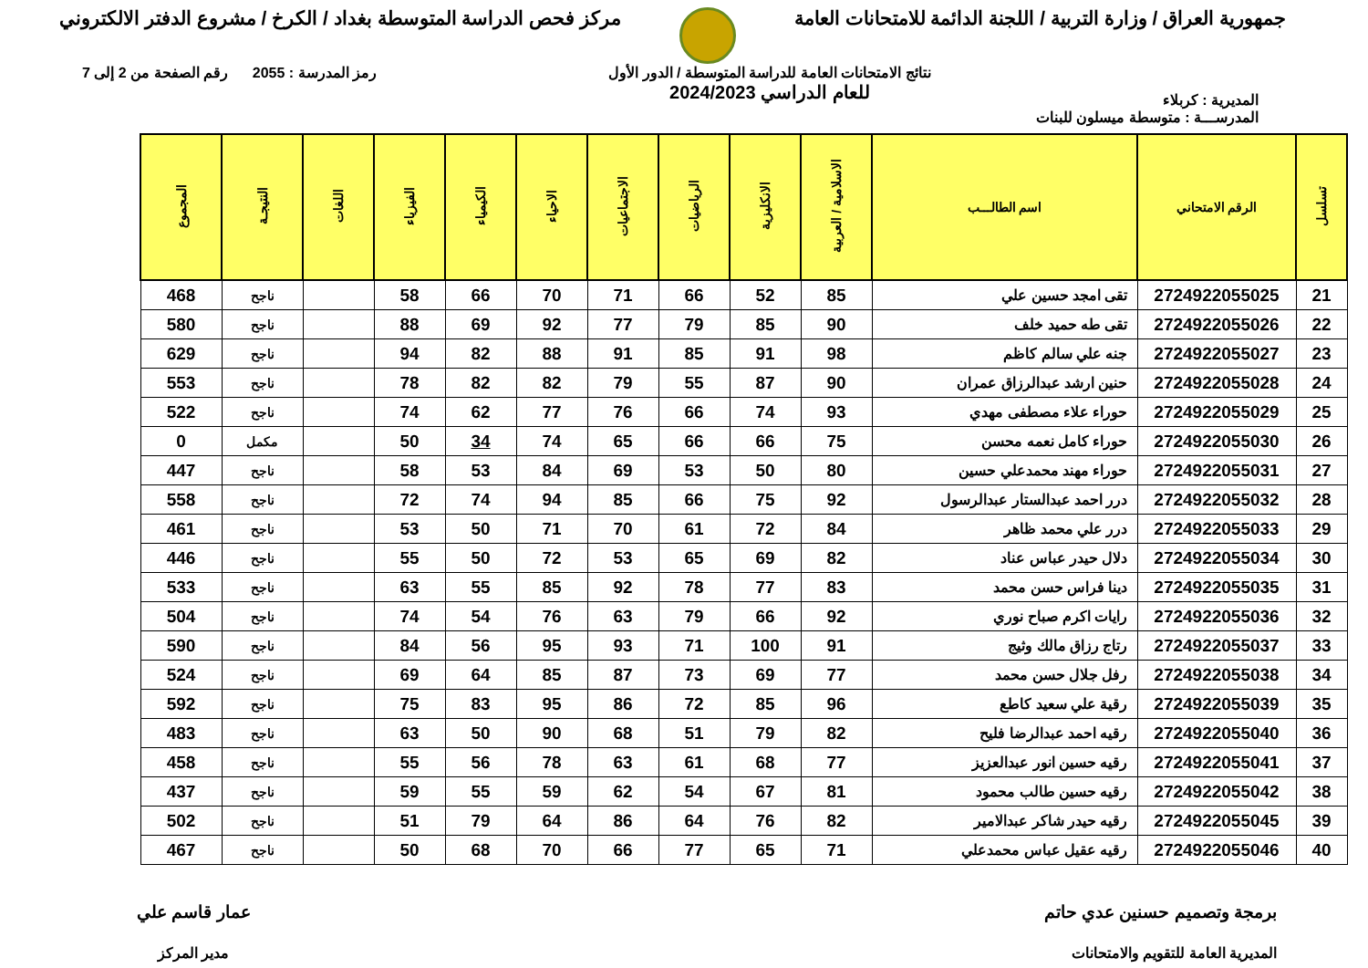جمهورية العراق / وزارة التربية / اللجنة الدائمة للامتحانات العامة
مركز فحص الدراسة المتوسطة بغداد / الكرخ / مشروع الدفتر الالكتروني
المديرية : كربلاء
نتائج الامتحانات العامة للدراسة المتوسطة / الدور الأول
للعام الدراسي 2024/2023
رمز المدرسة : 2055 رقم الصفحة من 2 إلى 7
المدرســـة : متوسطة ميسلون للبنات
| تسلسل | الرقم الامتحاني | اسم الطالـــب | الاسلامية / العربية | الانكليزية | الرياضيات | الاجتماعيات | الاحياء | الكيمياء | الفيزياء | اللغات | النتيجـة | المجموع |
| --- | --- | --- | --- | --- | --- | --- | --- | --- | --- | --- | --- | --- |
| 21 | 2724922055025 | تقى امجد حسين علي | 85 | 52 | 66 | 71 | 70 | 66 | 58 | | ناجح | 468 |
| 22 | 2724922055026 | تقى طه حميد خلف | 90 | 85 | 79 | 77 | 92 | 69 | 88 | | ناجح | 580 |
| 23 | 2724922055027 | جنه علي سالم كاظم | 98 | 91 | 85 | 91 | 88 | 82 | 94 | | ناجح | 629 |
| 24 | 2724922055028 | حنين ارشد عبدالرزاق عمران | 90 | 87 | 55 | 79 | 82 | 82 | 78 | | ناجح | 553 |
| 25 | 2724922055029 | حوراء علاء مصطفى مهدي | 93 | 74 | 66 | 76 | 77 | 62 | 74 | | ناجح | 522 |
| 26 | 2724922055030 | حوراء كامل نعمه محسن | 75 | 66 | 66 | 65 | 74 | 34 | 50 | | مكمل | 0 |
| 27 | 2724922055031 | حوراء مهند محمدعلي حسين | 80 | 50 | 53 | 69 | 84 | 53 | 58 | | ناجح | 447 |
| 28 | 2724922055032 | درر احمد عبدالستار عبدالرسول | 92 | 75 | 66 | 85 | 94 | 74 | 72 | | ناجح | 558 |
| 29 | 2724922055033 | درر علي محمد ظاهر | 84 | 72 | 61 | 70 | 71 | 50 | 53 | | ناجح | 461 |
| 30 | 2724922055034 | دلال حيدر عباس عناد | 82 | 69 | 65 | 53 | 72 | 50 | 55 | | ناجح | 446 |
| 31 | 2724922055035 | دينا فراس حسن محمد | 83 | 77 | 78 | 92 | 85 | 55 | 63 | | ناجح | 533 |
| 32 | 2724922055036 | رايات اكرم صباح نوري | 92 | 66 | 79 | 63 | 76 | 54 | 74 | | ناجح | 504 |
| 33 | 2724922055037 | رتاج رزاق مالك وثيج | 91 | 100 | 71 | 93 | 95 | 56 | 84 | | ناجح | 590 |
| 34 | 2724922055038 | رفل جلال حسن محمد | 77 | 69 | 73 | 87 | 85 | 64 | 69 | | ناجح | 524 |
| 35 | 2724922055039 | رقية علي سعيد كاطع | 96 | 85 | 72 | 86 | 95 | 83 | 75 | | ناجح | 592 |
| 36 | 2724922055040 | رقيه احمد عبدالرضا فليح | 82 | 79 | 51 | 68 | 90 | 50 | 63 | | ناجح | 483 |
| 37 | 2724922055041 | رقيه حسين انور عبدالعزيز | 77 | 68 | 61 | 63 | 78 | 56 | 55 | | ناجح | 458 |
| 38 | 2724922055042 | رقيه حسين طالب محمود | 81 | 67 | 54 | 62 | 59 | 55 | 59 | | ناجح | 437 |
| 39 | 2724922055045 | رقيه حيدر شاكر عبدالامير | 82 | 76 | 64 | 86 | 64 | 79 | 51 | | ناجح | 502 |
| 40 | 2724922055046 | رقيه عقيل عباس محمدعلي | 71 | 65 | 77 | 66 | 70 | 68 | 50 | | ناجح | 467 |
برمجة وتصميم حسنين عدي حاتم
المديرية العامة للتقويم والامتحانات
عمار قاسم علي
مدير المركز